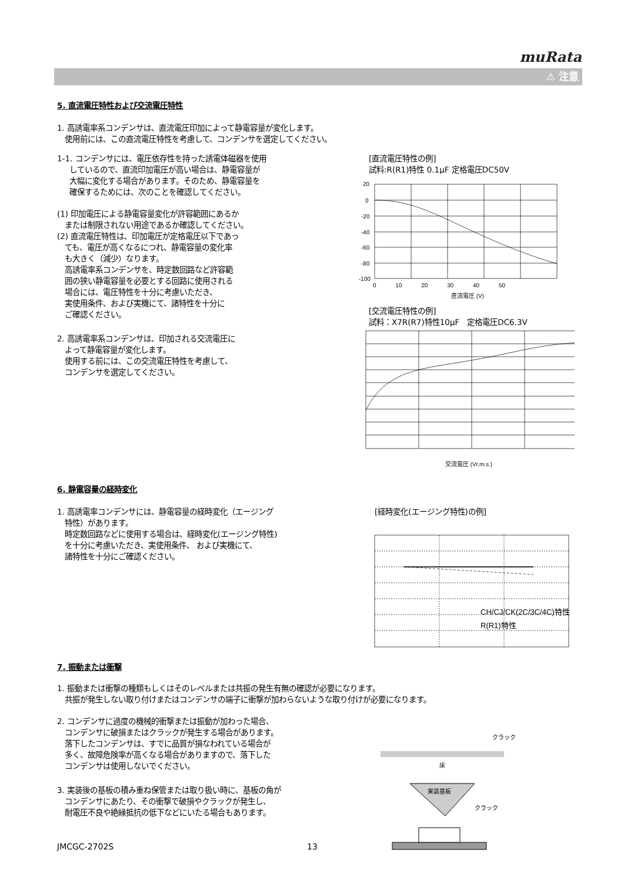muRata
⚠ 注意
5. 直流電圧特性および交流電圧特性
1. 高誘電率系コンデンサは、直流電圧印加によって静電容量が変化します。
使用前には、この直流電圧特性を考慮して、コンデンサを選定してください。
1-1. コンデンサには、電圧依存性を持った誘電体磁器を使用
しているので、直流印加電圧が高い場合は、静電容量が
大幅に変化する場合があります。そのため、静電容量を
確保するためには、次のことを確認してください。
(1) 印加電圧による静電容量変化が許容範囲にあるか
または制限されない用途であるか確認してください。
(2) 直流電圧特性は、印加電圧が定格電圧以下であっ
ても、電圧が高くなるにつれ、静電容量の変化率
も大きく（減少）なります。
高誘電率系コンデンサを、時定数回路など許容範
囲の狭い静電容量を必要とする回路に使用される
場合には、電圧特性を十分に考慮いただき、
実使用条件、および実機にて、諸特性を十分に
ご確認ください。
2. 高誘電率系コンデンサは、印加される交流電圧に
よって静電容量が変化します。
使用する前には、この交流電圧特性を考慮して、
コンデンサを選定してください。
[直流電圧特性の例]
試料:R(R1)特性 0.1μF 定格電圧DC50V
20
0
-20
-40
-60
-80
-100
0 　　　10 　　　20 　　　30 　　　40 　　　50
直流電圧 (V)
[交流電圧特性の例]
試料：X7R(R7)特性10μF　定格電圧DC6.3V
交流電圧 (Vr.m.s.)
6. 静電容量の経時変化
1. 高誘電率コンデンサには、静電容量の経時変化（エージング
特性）があります。
時定数回路などに使用する場合は、経時変化(エージング特性)
を十分に考慮いただき、実使用条件、 および実機にて、
諸特性を十分にご確認ください。
[経時変化(エージング特性)の例]
CH/CJ/CK(2C/3C/4C)特性
R(R1)特性
7. 振動または衝撃
1. 振動または衝撃の種類もしくはそのレベルまたは共振の発生有無の確認が必要になります。
共振が発生しない取り付けまたはコンデンサの端子に衝撃が加わらないような取り付けが必要になります。
2. コンデンサに過度の機械的衝撃または振動が加わった場合、
コンデンサに破損またはクラックが発生する場合があります。
落下したコンデンサは、すでに品質が損なわれている場合が
多く、故障危険率が高くなる場合がありますので、落下した
コンデンサは使用しないでください。
3. 実装後の基板の積み重ね保管または取り扱い時に、基板の角が
コンデンサにあたり、その衝撃で破損やクラックが発生し、
耐電圧不良や絶縁抵抗の低下などにいたる場合もあります。
クラック
床
実装基板
クラック
JMCGC-2702S 13